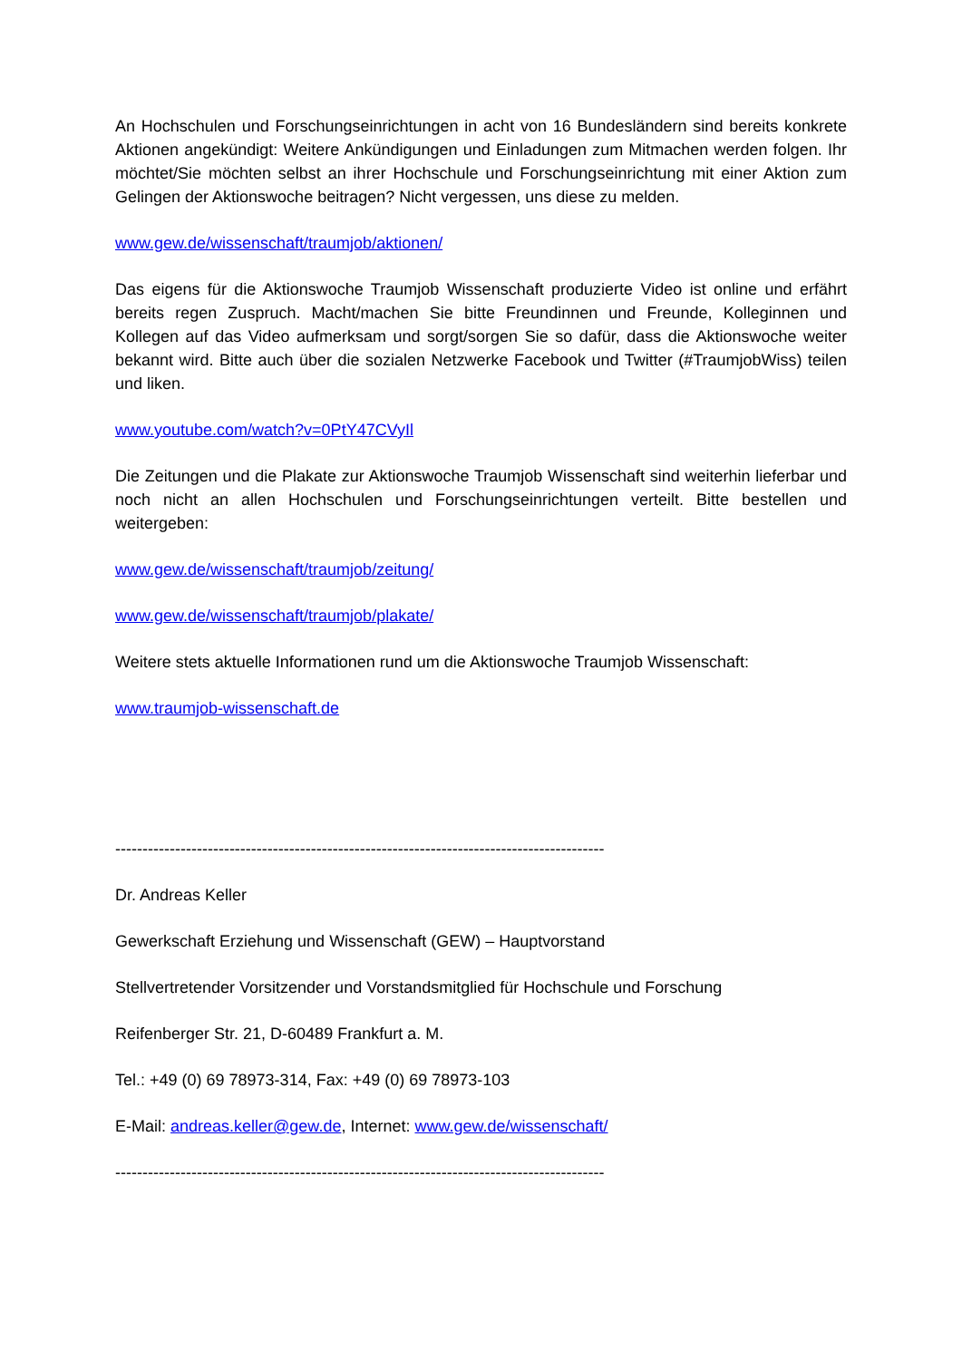An Hochschulen und Forschungseinrichtungen in acht von 16 Bundesländern sind bereits konkrete Aktionen angekündigt: Weitere Ankündigungen und Einladungen zum Mitmachen werden folgen. Ihr möchtet/Sie möchten selbst an ihrer Hochschule und Forschungseinrichtung mit einer Aktion zum Gelingen der Aktionswoche beitragen? Nicht vergessen, uns diese zu melden.
www.gew.de/wissenschaft/traumjob/aktionen/
Das eigens für die Aktionswoche Traumjob Wissenschaft produzierte Video ist online und erfährt bereits regen Zuspruch. Macht/machen Sie bitte Freundinnen und Freunde, Kolleginnen und Kollegen auf das Video aufmerksam und sorgt/sorgen Sie so dafür, dass die Aktionswoche weiter bekannt wird. Bitte auch über die sozialen Netzwerke Facebook und Twitter (#TraumjobWiss) teilen und liken.
www.youtube.com/watch?v=0PtY47CVyIl
Die Zeitungen und die Plakate zur Aktionswoche Traumjob Wissenschaft sind weiterhin lieferbar und noch nicht an allen Hochschulen und Forschungseinrichtungen verteilt. Bitte bestellen und weitergeben:
www.gew.de/wissenschaft/traumjob/zeitung/
www.gew.de/wissenschaft/traumjob/plakate/
Weitere stets aktuelle Informationen rund um die Aktionswoche Traumjob Wissenschaft:
www.traumjob-wissenschaft.de
------------------------------------------------------------------------------------------
Dr. Andreas Keller
Gewerkschaft Erziehung und Wissenschaft (GEW) – Hauptvorstand
Stellvertretender Vorsitzender und Vorstandsmitglied für Hochschule und Forschung
Reifenberger Str. 21, D-60489 Frankfurt a. M.
Tel.: +49 (0) 69 78973-314, Fax: +49 (0) 69 78973-103
E-Mail: andreas.keller@gew.de, Internet: www.gew.de/wissenschaft/
------------------------------------------------------------------------------------------